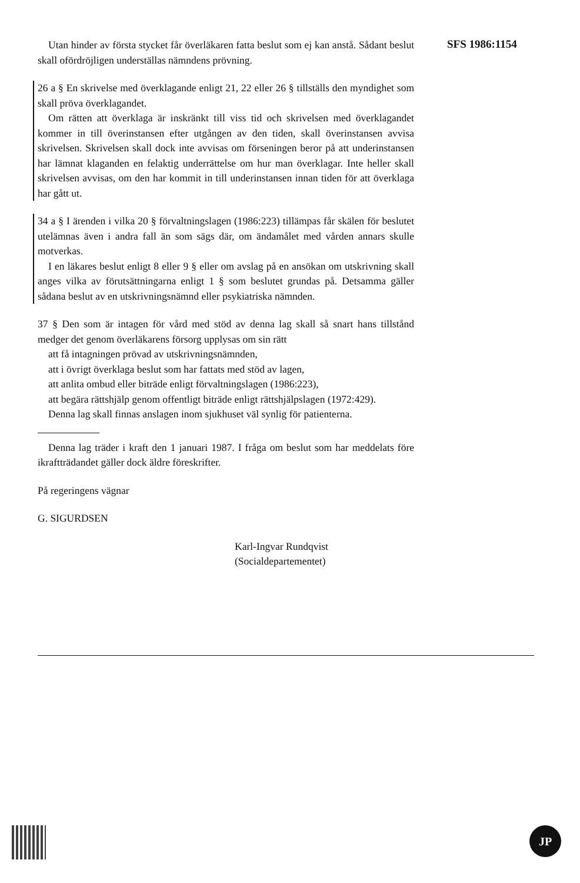SFS 1986:1154
Utan hinder av första stycket får överläkaren fatta beslut som ej kan anstå. Sådant beslut skall ofördröjligen underställas nämndens prövning.
26 a § En skrivelse med överklagande enligt 21, 22 eller 26 § tillställs den myndighet som skall pröva överklagandet.
Om rätten att överklaga är inskränkt till viss tid och skrivelsen med överklagandet kommer in till överinstansen efter utgången av den tiden, skall överinstansen avvisa skrivelsen. Skrivelsen skall dock inte avvisas om förseningen beror på att underinstansen har lämnat klaganden en felaktig underrättelse om hur man överklagar. Inte heller skall skrivelsen avvisas, om den har kommit in till underinstansen innan tiden för att överklaga har gått ut.
34 a § I ärenden i vilka 20 § förvaltningslagen (1986:223) tillämpas får skälen för beslutet utelämnas även i andra fall än som sägs där, om ändamålet med vården annars skulle motverkas.
I en läkares beslut enligt 8 eller 9 § eller om avslag på en ansökan om utskrivning skall anges vilka av förutsättningarna enligt 1 § som beslutet grundas på. Detsamma gäller sådana beslut av en utskrivningsnämnd eller psykiatriska nämnden.
37 § Den som är intagen för vård med stöd av denna lag skall så snart hans tillstånd medger det genom överläkarens försorg upplysas om sin rätt
att få intagningen prövad av utskrivningsnämnden,
att i övrigt överklaga beslut som har fattats med stöd av lagen,
att anlita ombud eller biträde enligt förvaltningslagen (1986:223),
att begära rättshjälp genom offentligt biträde enligt rättshjälpslagen (1972:429).
Denna lag skall finnas anslagen inom sjukhuset väl synlig för patienterna.
Denna lag träder i kraft den 1 januari 1987. I fråga om beslut som har meddelats före ikraftträdandet gäller dock äldre föreskrifter.
På regeringens vägnar
G. SIGURDSEN
Karl-Ingvar Rundqvist
(Socialdepartementet)
JP